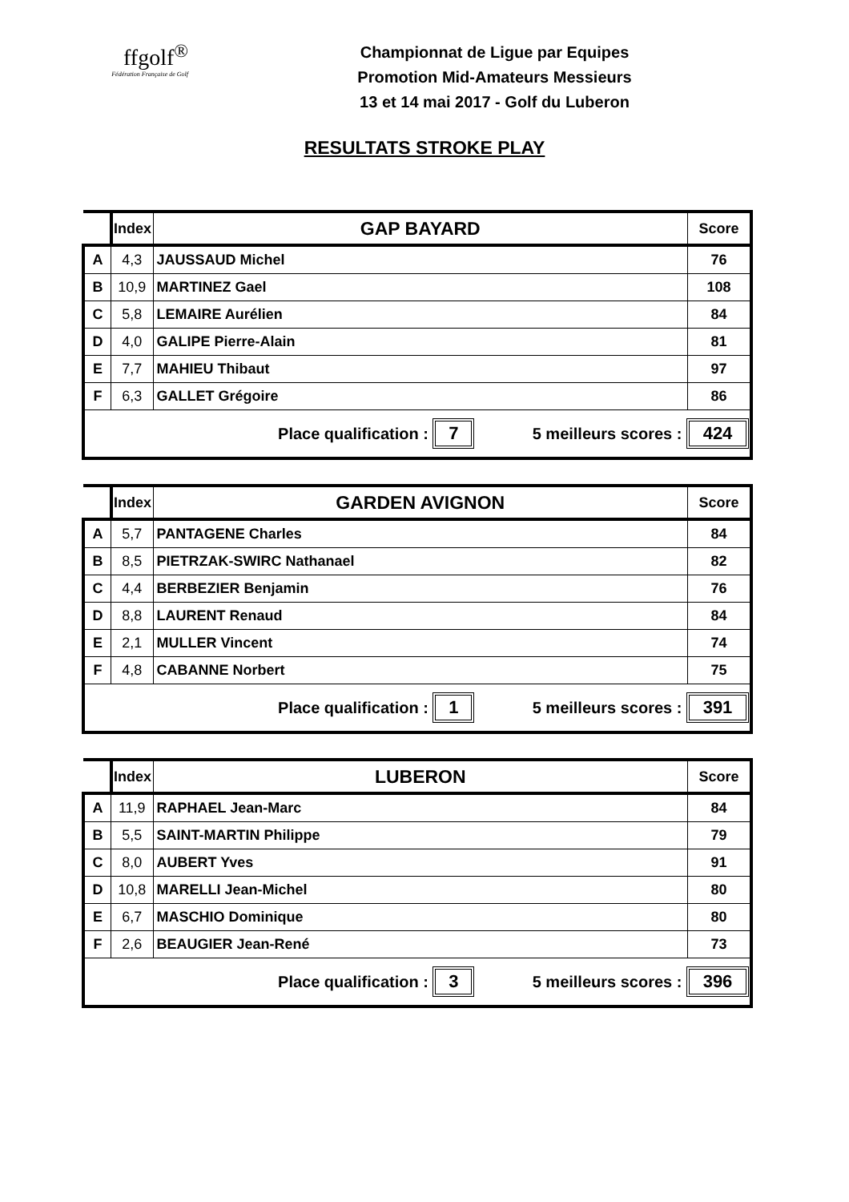ffgolf<sup>®</sup>
Fédération Française de Golf
Championnat de Ligue par Equipes
Promotion Mid-Amateurs Messieurs
13 et 14 mai 2017 - Golf du Luberon
RESULTATS STROKE PLAY
| | Index | GAP BAYARD | Score |
| --- | --- | --- | --- |
| A | 4,3 | JAUSSAUD Michel | 76 |
| B | 10,9 | MARTINEZ Gael | 108 |
| C | 5,8 | LEMAIRE Aurélien | 84 |
| D | 4,0 | GALIPE Pierre-Alain | 81 |
| E | 7,7 | MAHIEU Thibaut | 97 |
| F | 6,3 | GALLET Grégoire | 86 |
| Place qualification : 7 5 meilleurs scores : 424 | | | |
| | Index | GARDEN AVIGNON | Score |
| --- | --- | --- | --- |
| A | 5,7 | PANTAGENE Charles | 84 |
| B | 8,5 | PIETRZAK-SWIRC Nathanael | 82 |
| C | 4,4 | BERBEZIER Benjamin | 76 |
| D | 8,8 | LAURENT Renaud | 84 |
| E | 2,1 | MULLER Vincent | 74 |
| F | 4,8 | CABANNE Norbert | 75 |
| Place qualification : 1 5 meilleurs scores : 391 | | | |
| | Index | LUBERON | Score |
| --- | --- | --- | --- |
| A | 11,9 | RAPHAEL Jean-Marc | 84 |
| B | 5,5 | SAINT-MARTIN Philippe | 79 |
| C | 8,0 | AUBERT Yves | 91 |
| D | 10,8 | MARELLI Jean-Michel | 80 |
| E | 6,7 | MASCHIO Dominique | 80 |
| F | 2,6 | BEAUGIER Jean-René | 73 |
| Place qualification : 3 5 meilleurs scores : 396 | | | |